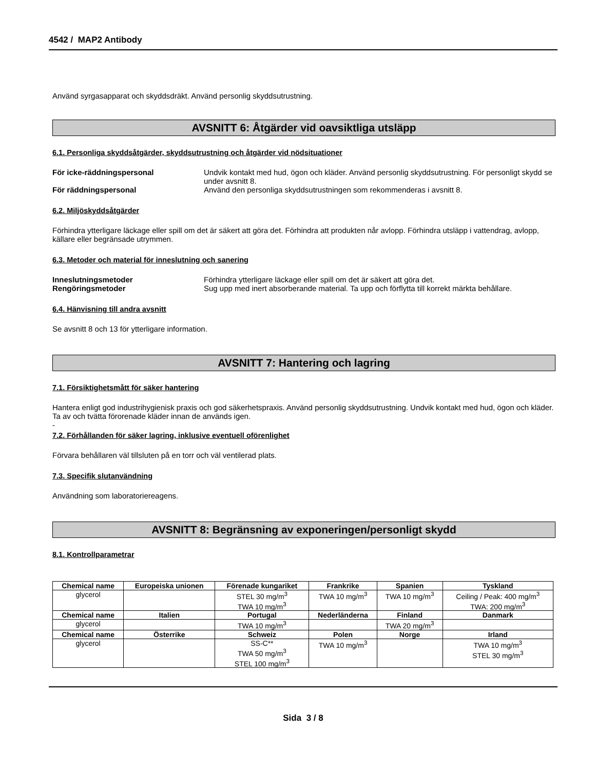4542 / MAP2 Antibody
Använd syrgasapparat och skyddsdräkt. Använd personlig skyddsutrustning.
AVSNITT 6: Åtgärder vid oavsiktliga utsläpp
6.1. Personliga skyddsåtgärder, skyddsutrustning och åtgärder vid nödsituationer
För icke-räddningspersonal Undvik kontakt med hud, ögon och kläder. Använd personlig skyddsutrustning. För personligt skydd se under avsnitt 8.
För räddningspersonal Använd den personliga skyddsutrustningen som rekommenderas i avsnitt 8.
6.2. Miljöskyddsåtgärder
Förhindra ytterligare läckage eller spill om det är säkert att göra det. Förhindra att produkten når avlopp. Förhindra utsläpp i vattendrag, avlopp, källare eller begränsade utrymmen.
6.3. Metoder och material för inneslutning och sanering
Inneslutningsmetoder Förhindra ytterligare läckage eller spill om det är säkert att göra det.
Rengöringsmetoder Sug upp med inert absorberande material. Ta upp och förflytta till korrekt märkta behållare.
6.4. Hänvisning till andra avsnitt
Se avsnitt 8 och 13 för ytterligare information.
AVSNITT 7: Hantering och lagring
7.1. Försiktighetsmått för säker hantering
Hantera enligt god industrihygienisk praxis och god säkerhetspraxis. Använd personlig skyddsutrustning. Undvik kontakt med hud, ögon och kläder. Ta av och tvätta förorenade kläder innan de används igen.
-
7.2. Förhållanden för säker lagring, inklusive eventuell oförenlighet
Förvara behållaren väl tillsluten på en torr och väl ventilerad plats.
7.3. Specifik slutanvändning
Användning som laboratoriereagens.
AVSNITT 8: Begränsning av exponeringen/personligt skydd
8.1. Kontrollparametrar
| Chemical name | Europeiska unionen | Förenade kungariket | Frankrike | Spanien | Tyskland |
| --- | --- | --- | --- | --- | --- |
| glycerol | | STEL 30 mg/m<sup>3</sup> TWA 10 mg/m<sup>3</sup> | TWA 10 mg/m<sup>3</sup> | TWA 10 mg/m<sup>3</sup> | Ceiling / Peak: 400 mg/m<sup>3</sup> TWA: 200 mg/m<sup>3</sup> |
| Chemical name | Italien | Portugal | Nederländerna | Finland | Danmark |
| glycerol | | TWA 10 mg/m<sup>3</sup> | | TWA 20 mg/m<sup>3</sup> | |
| Chemical name | Österrike | Schweiz | Polen | Norge | Irland |
| glycerol | | SS-C** TWA 50 mg/m<sup>3</sup> STEL 100 mg/m<sup>3</sup> | TWA 10 mg/m<sup>3</sup> | | TWA 10 mg/m<sup>3</sup> STEL 30 mg/m<sup>3</sup> |
Sida 3 / 8